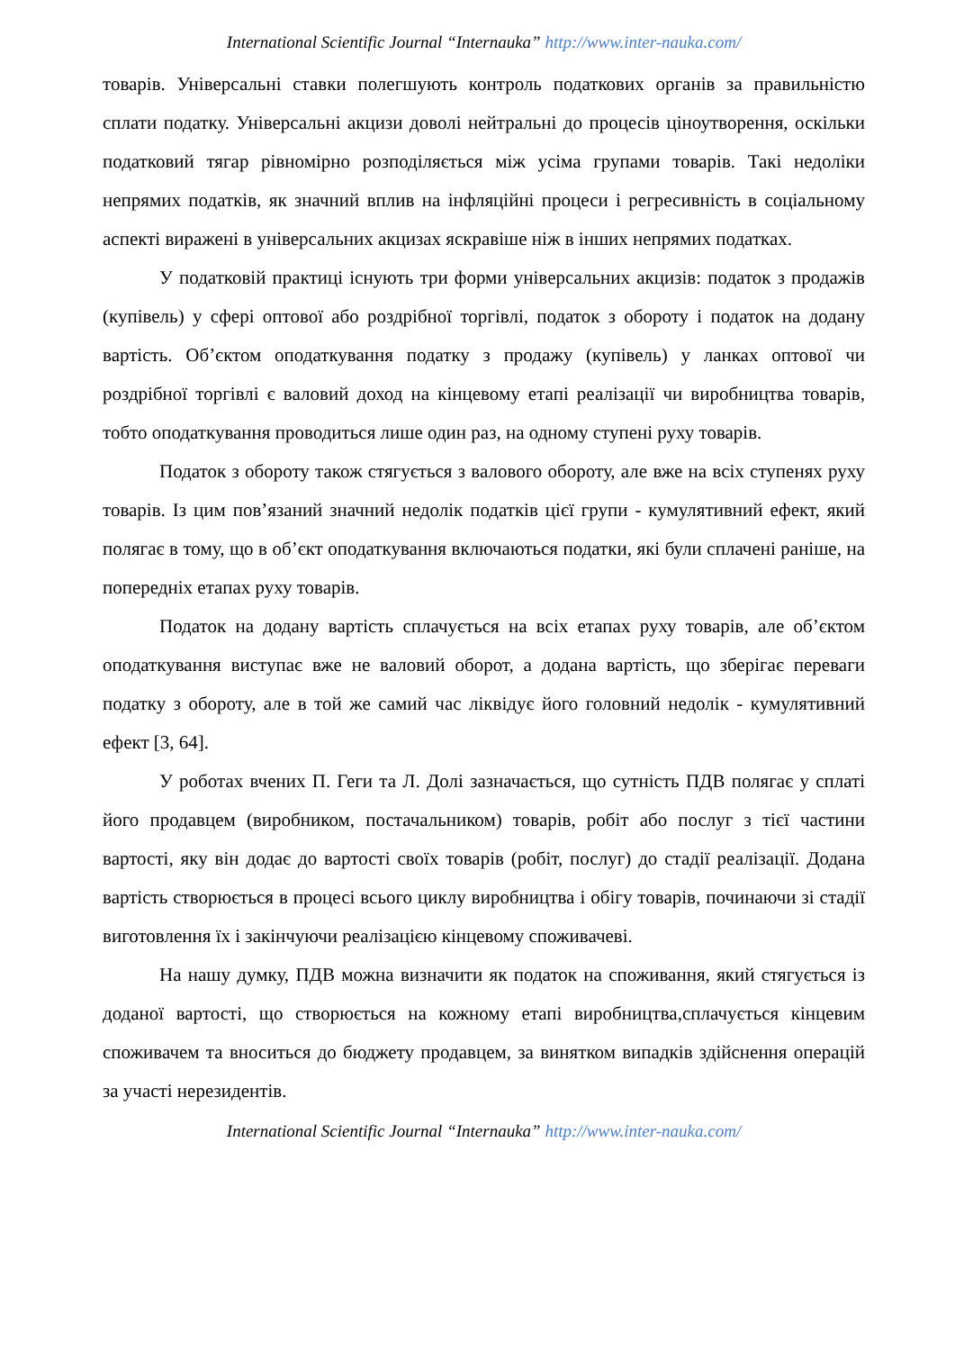International Scientific Journal “Internauka” http://www.inter-nauka.com/
товарів. Універсальні ставки полегшують контроль податкових органів за правильністю сплати податку. Універсальні акцизи доволі нейтральні до процесів ціноутворення, оскільки податковий тягар рівномірно розподіляється між усіма групами товарів. Такі недоліки непрямих податків, як значний вплив на інфляційні процеси і регресивність в соціальному аспекті виражені в універсальних акцизах яскравіше ніж в інших непрямих податках.
У податковій практиці існують три форми універсальних акцизів: податок з продажів (купівель) у сфері оптової або роздрібної торгівлі, податок з обороту і податок на додану вартість. Об’єктом оподаткування податку з продажу (купівель) у ланках оптової чи роздрібної торгівлі є валовий доход на кінцевому етапі реалізації чи виробництва товарів, тобто оподаткування проводиться лише один раз, на одному ступені руху товарів.
Податок з обороту також стягується з валового обороту, але вже на всіх ступенях руху товарів. Із цим пов’язаний значний недолік податків цієї групи - кумулятивний ефект, який полягає в тому, що в об’єкт оподаткування включаються податки, які були сплачені раніше, на попередніх етапах руху товарів.
Податок на додану вартість сплачується на всіх етапах руху товарів, але об’єктом оподаткування виступає вже не валовий оборот, а додана вартість, що зберігає переваги податку з обороту, але в той же самий час ліквідує його головний недолік - кумулятивний ефект [3, 64].
У роботах вчених П. Геги та Л. Долі зазначається, що сутність ПДВ полягає у сплаті його продавцем (виробником, постачальником) товарів, робіт або послуг з тієї частини вартості, яку він додає до вартості своїх товарів (робіт, послуг) до стадії реалізації. Додана вартість створюється в процесі всього циклу виробництва і обігу товарів, починаючи зі стадії виготовлення їх і закінчуючи реалізацією кінцевому споживачеві.
На нашу думку, ПДВ можна визначити як податок на споживання, який стягується із доданої вартості, що створюється на кожному етапі виробництва,сплачується кінцевим споживачем та вноситься до бюджету продавцем, за винятком випадків здійснення операцій за участі нерезидентів.
International Scientific Journal “Internauka” http://www.inter-nauka.com/